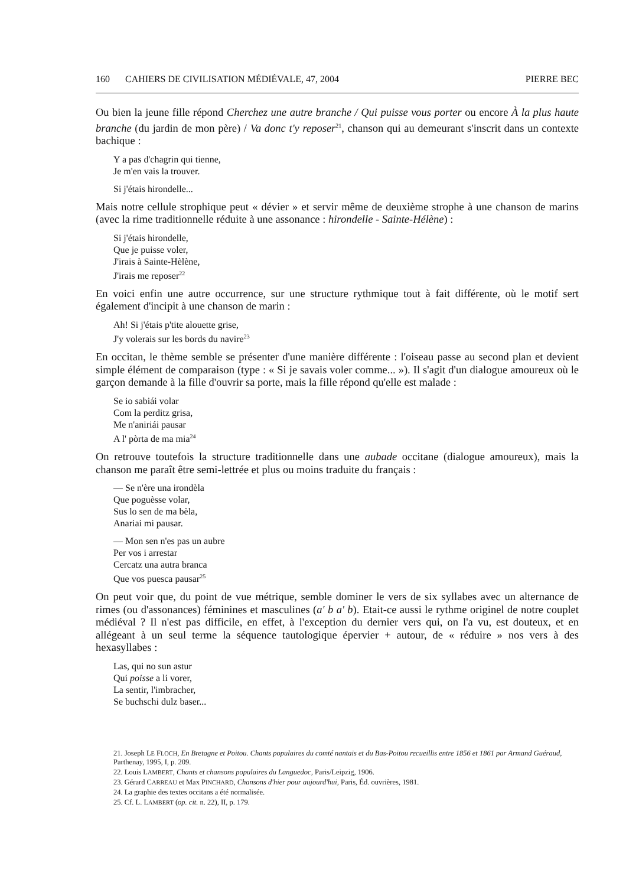160 CAHIERS DE CIVILISATION MÉDIÉVALE, 47, 2004
PIERRE BEC
Ou bien la jeune fille répond Cherchez une autre branche / Qui puisse vous porter ou encore À la plus haute branche (du jardin de mon père) / Va donc t'y reposer<sup>21</sup>, chanson qui au demeurant s'inscrit dans un contexte bachique :
Y a pas d'chagrin qui tienne,
Je m'en vais la trouver.
Si j'étais hirondelle...
Mais notre cellule strophique peut « dévier » et servir même de deuxième strophe à une chanson de marins (avec la rime traditionnelle réduite à une assonance : hirondelle - Sainte-Hélène) :
Si j'étais hirondelle,
Que je puisse voler,
J'irais à Sainte-Hèlène,
J'irais me reposer<sup>22</sup>
En voici enfin une autre occurrence, sur une structure rythmique tout à fait différente, où le motif sert également d'incipit à une chanson de marin :
Ah! Si j'étais p'tite alouette grise,
J'y volerais sur les bords du navire<sup>23</sup>
En occitan, le thème semble se présenter d'une manière différente : l'oiseau passe au second plan et devient simple élément de comparaison (type : « Si je savais voler comme... »). Il s'agit d'un dialogue amoureux où le garçon demande à la fille d'ouvrir sa porte, mais la fille répond qu'elle est malade :
Se io sabiái volar
Com la perditz grisa,
Me n'aniriái pausar
A l' pòrta de ma mia<sup>24</sup>
On retrouve toutefois la structure traditionnelle dans une aubade occitane (dialogue amoureux), mais la chanson me paraît être semi-lettrée et plus ou moins traduite du français :
— Se n'ère una irondèla
Que poguèsse volar,
Sus lo sen de ma bèla,
Anariai mi pausar.
— Mon sen n'es pas un aubre
Per vos i arrestar
Cercatz una autra branca
Que vos puesca pausar<sup>25</sup>
On peut voir que, du point de vue métrique, semble dominer le vers de six syllabes avec un alternance de rimes (ou d'assonances) féminines et masculines (a' b a' b). Etait-ce aussi le rythme originel de notre couplet médiéval ? Il n'est pas difficile, en effet, à l'exception du dernier vers qui, on l'a vu, est douteux, et en allégeant à un seul terme la séquence tautologique épervier + autour, de « réduire » nos vers à des hexasyllabes :
Las, qui no sun astur
Qui poisse a li vorer,
La sentir, l'imbracher,
Se buchschi dulz baser...
21. Joseph LE FLOCH, En Bretagne et Poitou. Chants populaires du comté nantais et du Bas-Poitou recueillis entre 1856 et 1861 par Armand Guéraud, Parthenay, 1995, I, p. 209.
22. Louis LAMBERT, Chants et chansons populaires du Languedoc, Paris/Leipzig, 1906.
23. Gérard CARREAU et Max PINCHARD, Chansons d'hier pour aujourd'hui, Paris, Éd. ouvrières, 1981.
24. La graphie des textes occitans a été normalisée.
25. Cf. L. LAMBERT (op. cit. n. 22), II, p. 179.